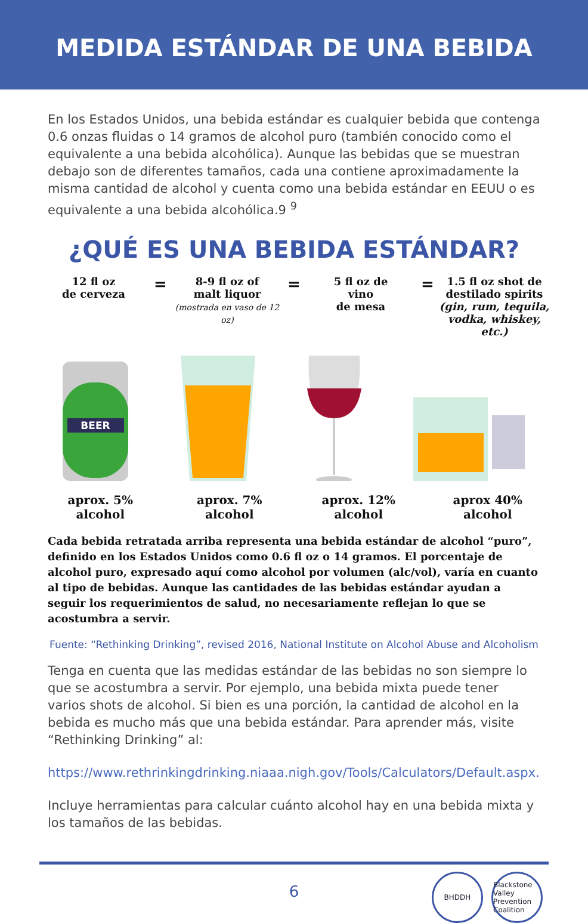MEDIDA ESTÁNDAR DE UNA BEBIDA
En los Estados Unidos, una bebida estándar es cualquier bebida que contenga 0.6 onzas fluidas o 14 gramos de alcohol puro (también conocido como el equivalente a una bebida alcohólica). Aunque las bebidas que se muestran debajo son de diferentes tamaños, cada una contiene aproximadamente la misma cantidad de alcohol y cuenta como una bebida estándar en EEUU o es equivalente a una bebida alcohólica.9 <sup>9</sup>
¿QUÉ ES UNA BEBIDA ESTÁNDAR?
12 fl oz
de cerveza
=
8-9 fl oz of
malt liquor
(mostrada en vaso de 12 oz)
=
5 fl oz de
vino
de mesa
=
1.5 fl oz shot de
destilado spirits
(gin, rum, tequila, vodka, whiskey, etc.)
BEER
aprox. 5%
alcohol
aprox. 7%
alcohol
aprox. 12%
alcohol
aprox 40%
alcohol
Cada bebida retratada arriba representa una bebida estándar de alcohol “puro”, definido en los Estados Unidos como 0.6 fl oz o 14 gramos. El porcentaje de alcohol puro, expresado aquí como alcohol por volumen (alc/vol), varía en cuanto al tipo de bebidas. Aunque las cantidades de las bebidas estándar ayudan a seguir los requerimientos de salud, no necesariamente reflejan lo que se acostumbra a servir.
Fuente: “Rethinking Drinking”, revised 2016, National Institute on Alcohol Abuse and Alcoholism
Tenga en cuenta que las medidas estándar de las bebidas no son siempre lo que se acostumbra a servir. Por ejemplo, una bebida mixta puede tener varios shots de alcohol. Si bien es una porción, la cantidad de alcohol en la bebida es mucho más que una bebida estándar. Para aprender más, visite “Rethinking Drinking” al:
https://www.rethrinkingdrinking.niaaa.nigh.gov/Tools/Calculators/Default.aspx.
Incluye herramientas para calcular cuánto alcohol hay en una bebida mixta y los tamaños de las bebidas.
6
BHDDH Blackstone Valley Prevention Coalition